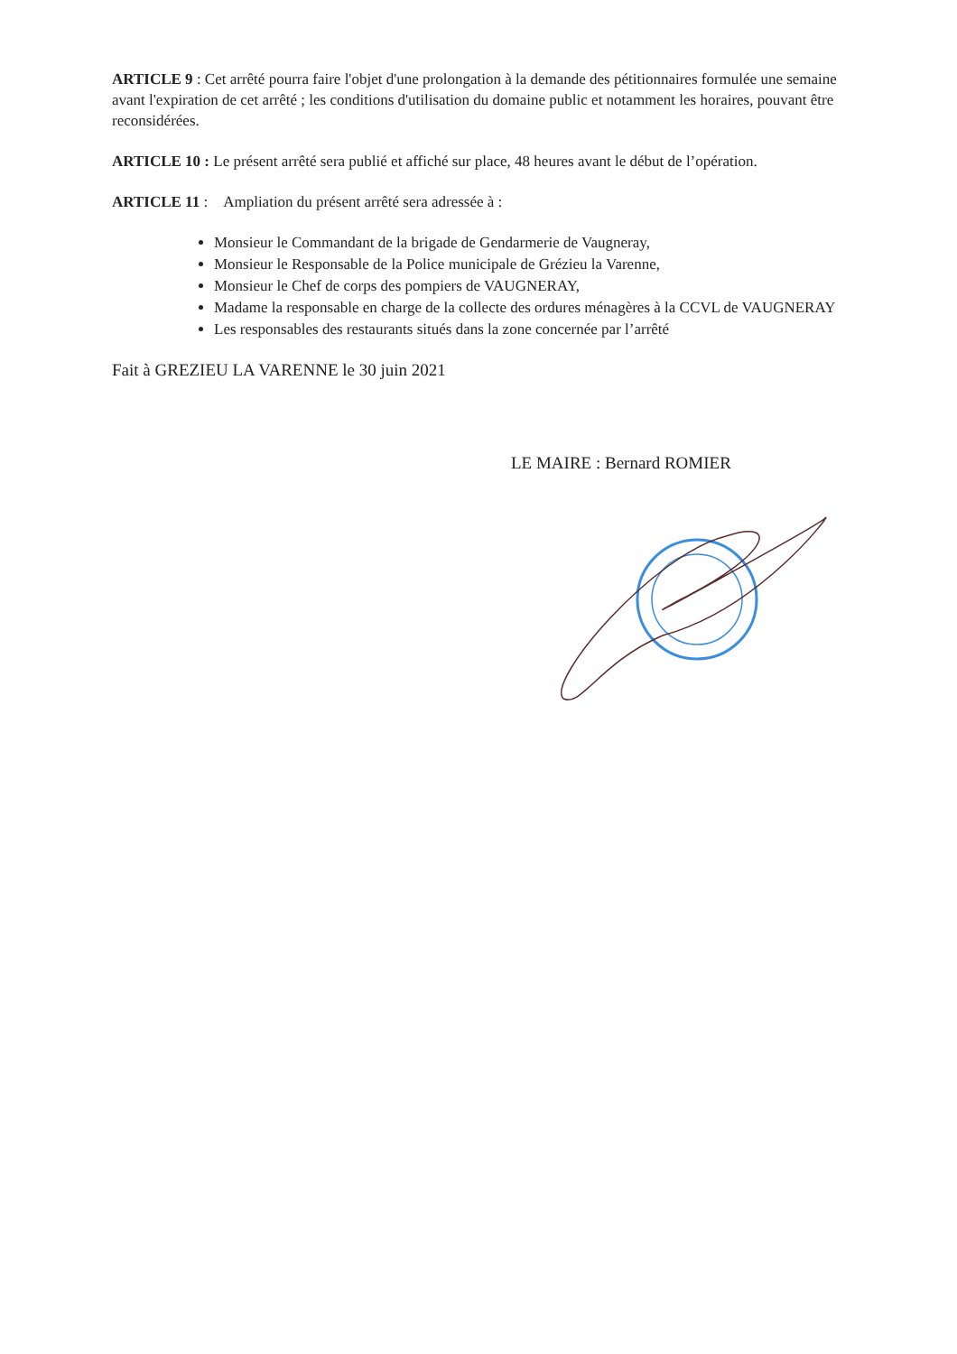ARTICLE 9 : Cet arrêté pourra faire l'objet d'une prolongation à la demande des pétitionnaires formulée une semaine avant l'expiration de cet arrêté ; les conditions d'utilisation du domaine public et notamment les horaires, pouvant être reconsidérées.
ARTICLE 10 : Le présent arrêté sera publié et affiché sur place, 48 heures avant le début de l’opération.
ARTICLE 11 : Ampliation du présent arrêté sera adressée à :
Monsieur le Commandant de la brigade de Gendarmerie de Vaugneray,
Monsieur le Responsable de la Police municipale de Grézieu la Varenne,
Monsieur le Chef de corps des pompiers de VAUGNERAY,
Madame la responsable en charge de la collecte des ordures ménagères à la CCVL de VAUGNERAY
Les responsables des restaurants situés dans la zone concernée par l’arrêté
Fait à GREZIEU LA VARENNE le 30 juin 2021
LE MAIRE : Bernard ROMIER